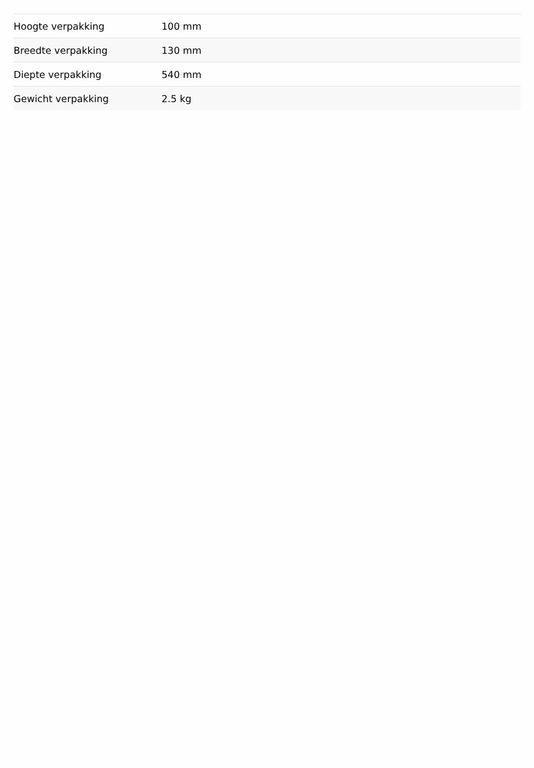| Hoogte verpakking | 100 mm |
| Breedte verpakking | 130 mm |
| Diepte verpakking | 540 mm |
| Gewicht verpakking | 2.5 kg |